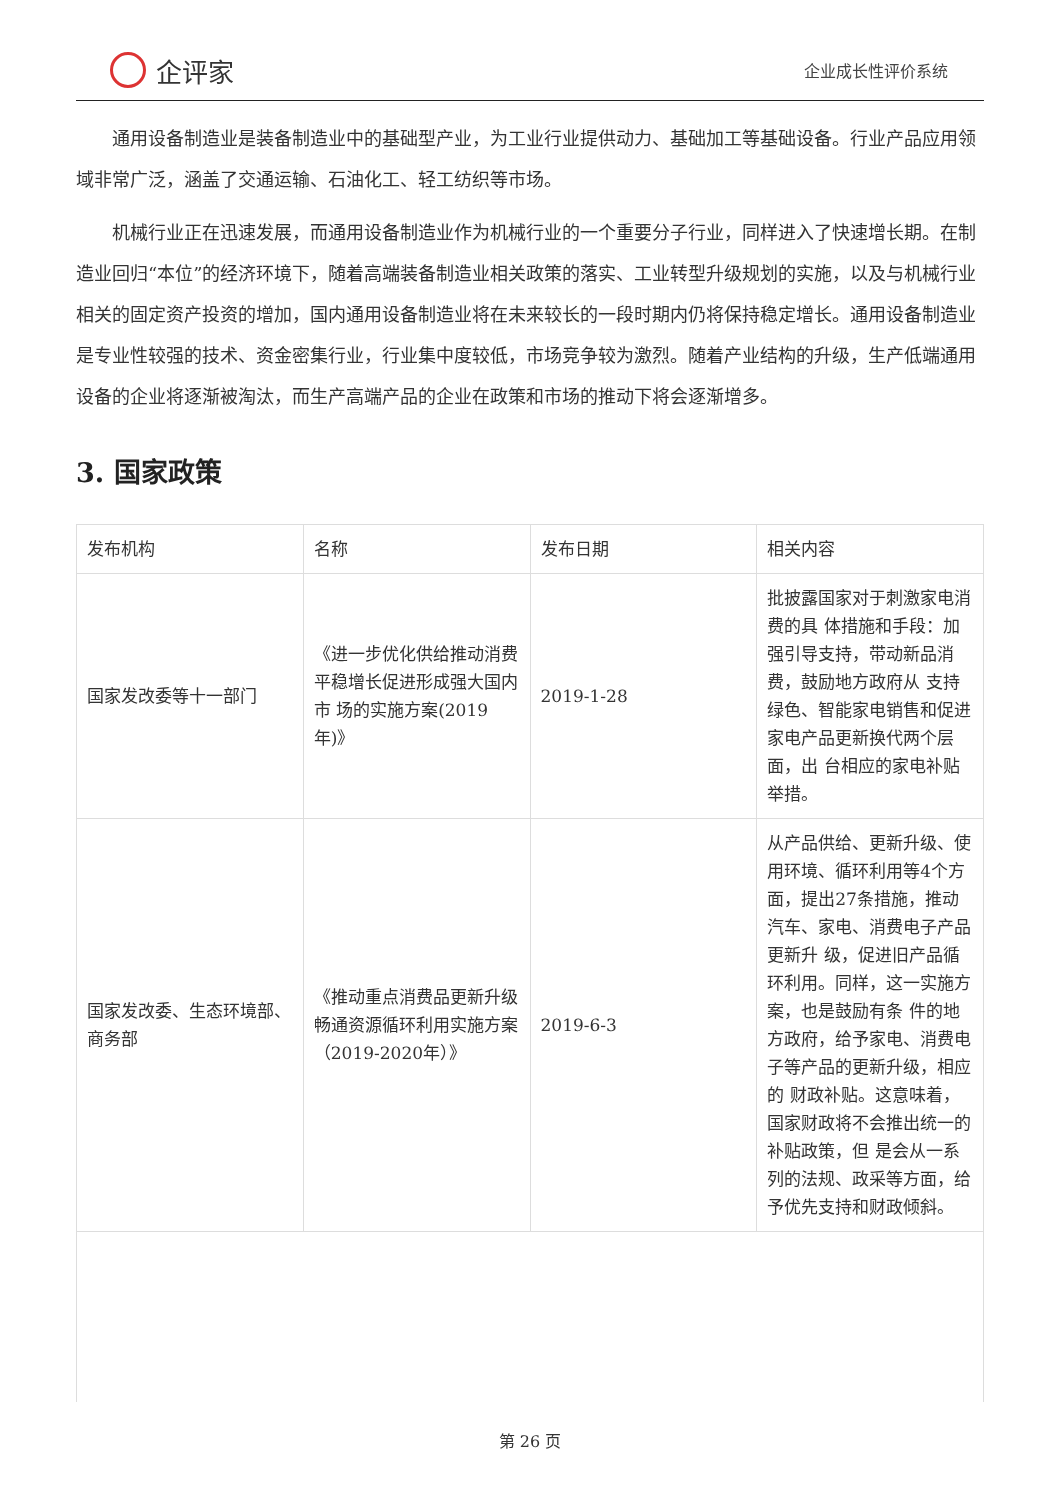企评家
企业成长性评价系统
通用设备制造业是装备制造业中的基础型产业，为工业行业提供动力、基础加工等基础设备。行业产品应用领域非常广泛，涵盖了交通运输、石油化工、轻工纺织等市场。
机械行业正在迅速发展，而通用设备制造业作为机械行业的一个重要分子行业，同样进入了快速增长期。在制造业回归“本位”的经济环境下，随着高端装备制造业相关政策的落实、工业转型升级规划的实施，以及与机械行业相关的固定资产投资的增加，国内通用设备制造业将在未来较长的一段时期内仍将保持稳定增长。通用设备制造业是专业性较强的技术、资金密集行业，行业集中度较低，市场竞争较为激烈。随着产业结构的升级，生产低端通用设备的企业将逐渐被淘汰，而生产高端产品的企业在政策和市场的推动下将会逐渐增多。
3. 国家政策
| 发布机构 | 名称 | 发布日期 | 相关内容 |
| --- | --- | --- | --- |
| 国家发改委等十一部门 | 《进一步优化供给推动消费平稳增长促进形成强大国内市 场的实施方案(2019年)》 | 2019-1-28 | 批披露国家对于刺激家电消费的具 体措施和手段：加强引导支持，带动新品消费，鼓励地方政府从 支持绿色、智能家电销售和促进家电产品更新换代两个层面，出 台相应的家电补贴举措。 |
| 国家发改委、生态环境部、商务部 | 《推动重点消费品更新升级畅通资源循环利用实施方案（2019-2020年）》 | 2019-6-3 | 从产品供给、更新升级、使用环境、循环利用等4个方面，提出27条措施，推动汽车、家电、消费电子产品更新升 级，促进旧产品循环利用。同样，这一实施方案，也是鼓励有条 件的地方政府，给予家电、消费电子等产品的更新升级，相应的 财政补贴。这意味着，国家财政将不会推出统一的补贴政策，但 是会从一系列的法规、政采等方面，给予优先支持和财政倾斜。 |
第 26 页